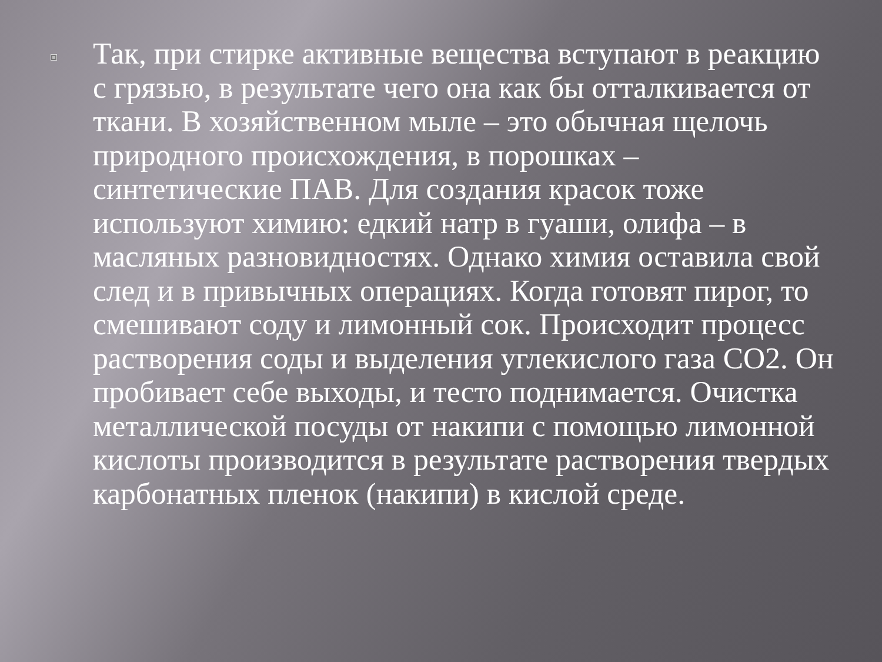Так, при стирке активные вещества вступают в реакцию с грязью, в результате чего она как бы отталкивается от ткани. В хозяйственном мыле – это обычная щелочь природного происхождения, в порошках – синтетические ПАВ. Для создания красок тоже используют химию: едкий натр в гуаши, олифа – в масляных разновидностях. Однако химия оставила свой след и в привычных операциях. Когда готовят пирог, то смешивают соду и лимонный сок. Происходит процесс растворения соды и выделения углекислого газа СО2. Он пробивает себе выходы, и тесто поднимается. Очистка металлической посуды от накипи с помощью лимонной кислоты производится в результате растворения твердых карбонатных пленок (накипи) в кислой среде.